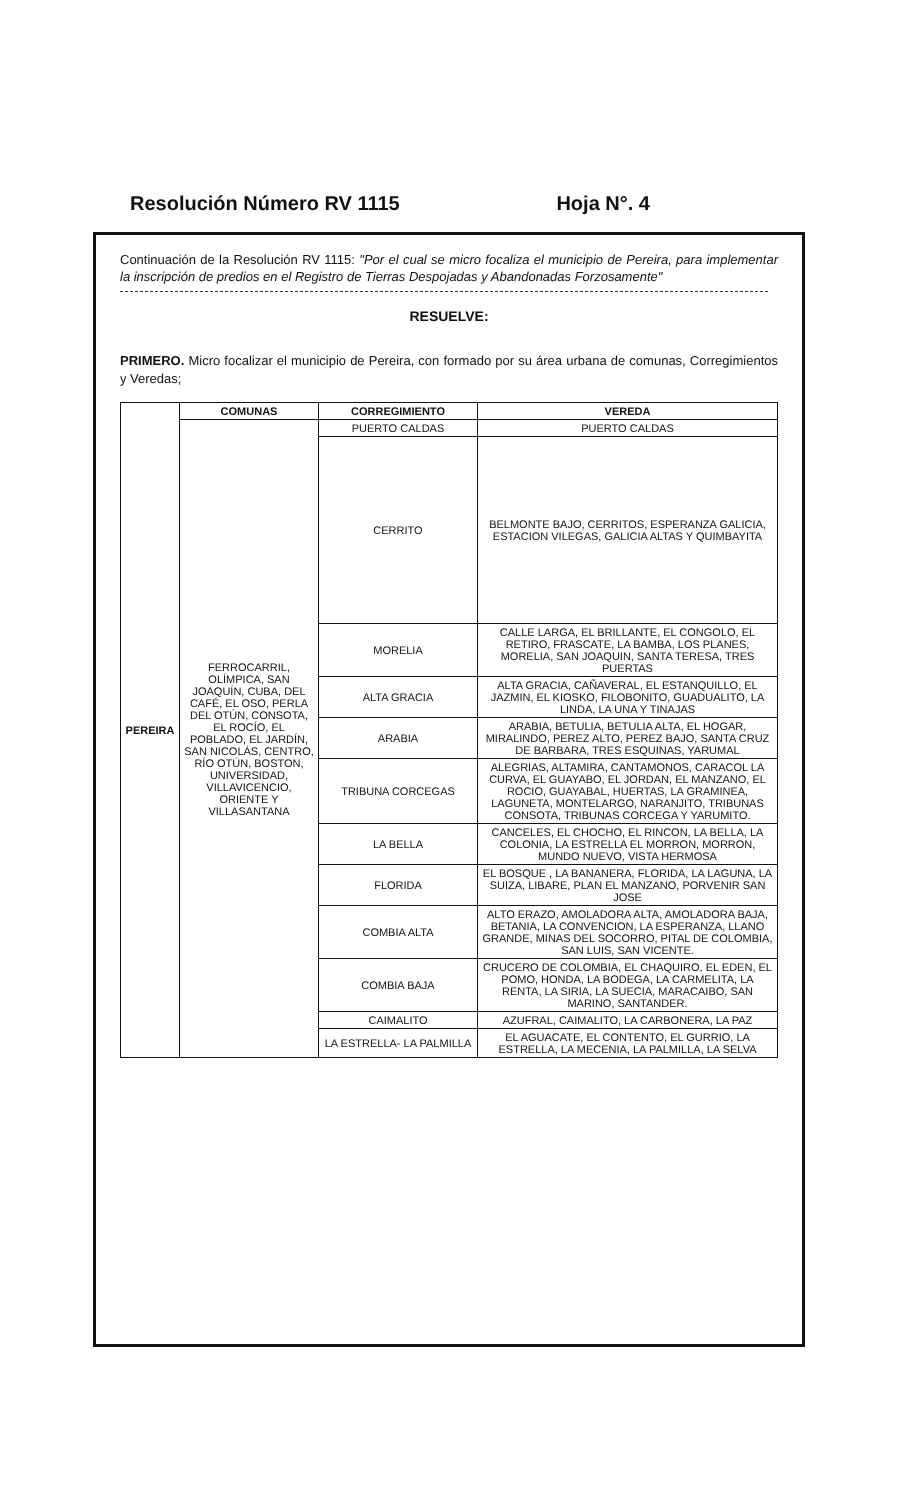Resolución Número RV 1115 Hoja N°. 4
Continuación de la Resolución RV 1115: "Por el cual se micro focaliza el municipio de Pereira, para implementar la inscripción de predios en el Registro de Tierras Despojadas y Abandonadas Forzosamente"
RESUELVE:
PRIMERO. Micro focalizar el municipio de Pereira, con formado por su área urbana de comunas, Corregimientos y Veredas;
| PEREIRA | COMUNAS | CORREGIMIENTO | VEREDA |
| | FERROCARRIL, OLÍMPICA, SAN JOAQUÍN, CUBA, DEL CAFÉ, EL OSO, PERLA DEL OTÚN, CONSOTA, EL ROCÍO, EL POBLADO, EL JARDÍN, SAN NICOLÁS, CENTRO, RÍO OTÚN, BOSTON, UNIVERSIDAD, VILLAVICENCIO, ORIENTE Y VILLASANTANA | PUERTO CALDAS | PUERTO CALDAS |
| | | CERRITO | BELMONTE BAJO, CERRITOS, ESPERANZA GALICIA, ESTACION VILEGAS, GALICIA ALTAS Y QUIMBAYITA |
| | | MORELIA | CALLE LARGA, EL BRILLANTE, EL CONGOLO, EL RETIRO, FRASCATE, LA BAMBA, LOS PLANES, MORELIA, SAN JOAQUIN, SANTA TERESA, TRES PUERTAS |
| | | ALTA GRACIA | ALTA GRACIA, CAÑAVERAL, EL ESTANQUILLO, EL JAZMIN, EL KIOSKO, FILOBONITO, GUADUALITO, LA LINDA, LA UNA Y TINAJAS |
| | | ARABIA | ARABIA, BETULIA, BETULIA ALTA, EL HOGAR, MIRALINDO, PEREZ ALTO, PEREZ BAJO, SANTA CRUZ DE BARBARA, TRES ESQUINAS, YARUMAL |
| | | TRIBUNA CORCEGAS | ALEGRIAS, ALTAMIRA, CANTAMONOS, CARACOL LA CURVA, EL GUAYABO, EL JORDAN, EL MANZANO, EL ROCIO, GUAYABAL, HUERTAS, LA GRAMINEA, LAGUNETA, MONTELARGO, NARANJITO, TRIBUNAS CONSOTA, TRIBUNAS CORCEGA Y YARUMITO. |
| | | LA BELLA | CANCELES, EL CHOCHO, EL RINCON, LA BELLA, LA COLONIA, LA ESTRELLA EL MORRON, MORRON, MUNDO NUEVO, VISTA HERMOSA |
| | | FLORIDA | EL BOSQUE , LA BANANERA, FLORIDA, LA LAGUNA, LA SUIZA, LIBARE, PLAN EL MANZANO, PORVENIR SAN JOSE |
| | | COMBIA ALTA | ALTO ERAZO, AMOLADORA ALTA, AMOLADORA BAJA, BETANIA, LA CONVENCION, LA ESPERANZA, LLANO GRANDE, MINAS DEL SOCORRO, PITAL DE COLOMBIA, SAN LUIS, SAN VICENTE. |
| | | COMBIA BAJA | CRUCERO DE COLOMBIA, EL CHAQUIRO, EL EDEN, EL POMO, HONDA, LA BODEGA, LA CARMELITA, LA RENTA, LA SIRIA, LA SUECIA, MARACAIBO, SAN MARINO, SANTANDER. |
| | | CAIMALITO | AZUFRAL, CAIMALITO, LA CARBONERA, LA PAZ |
| | | LA ESTRELLA- LA PALMILLA | EL AGUACATE, EL CONTENTO, EL GURRIO, LA ESTRELLA, LA MECENIA, LA PALMILLA, LA SELVA |